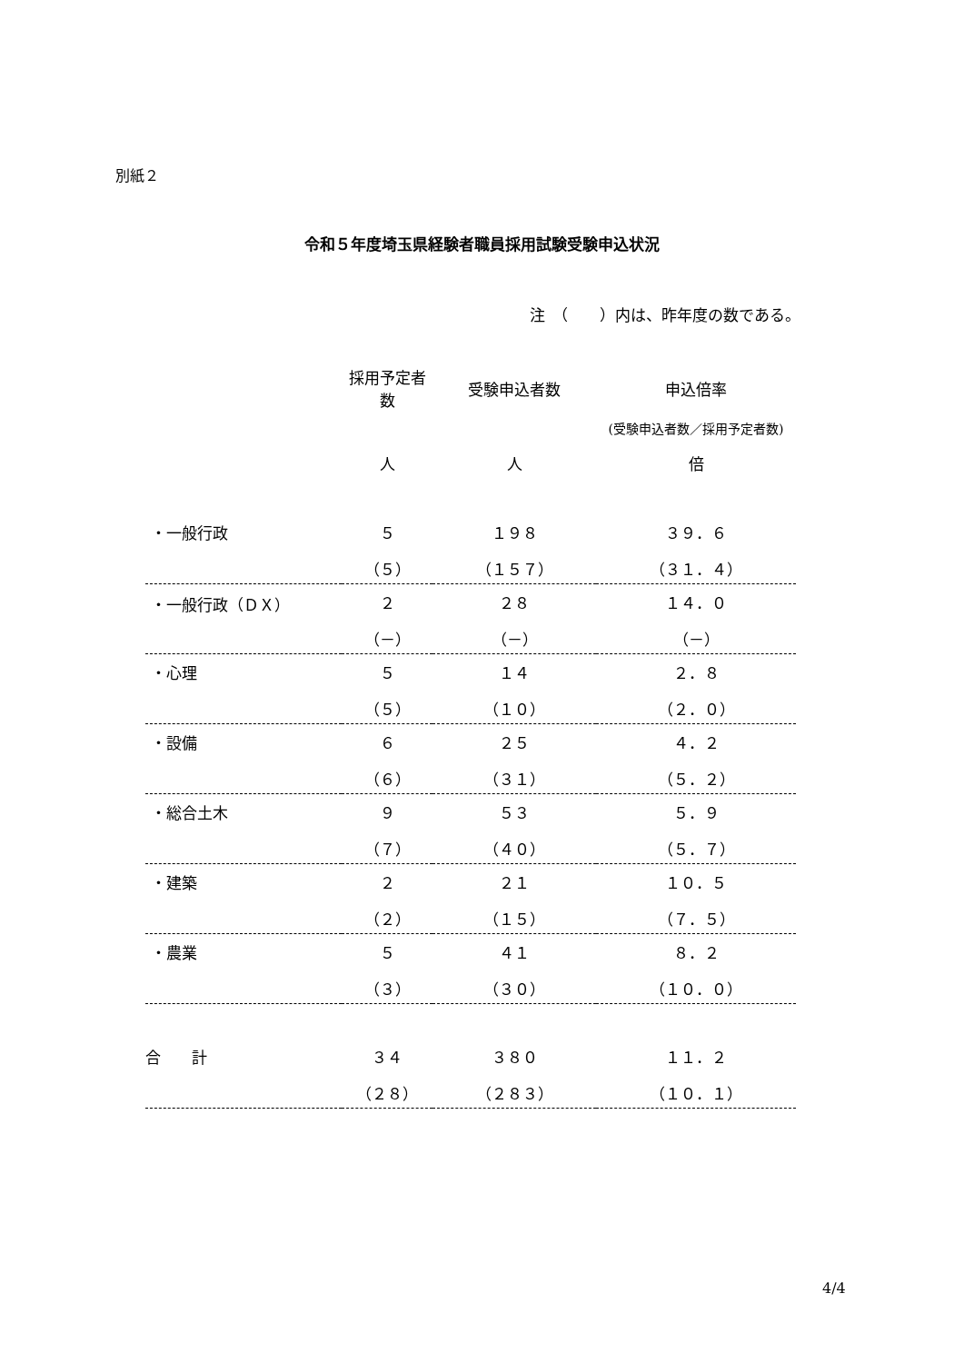別紙２
令和５年度埼玉県経験者職員採用試験受験申込状況
注　（　　）内は、昨年度の数である。
| | 採用予定者数 | 受験申込者数 | 申込倍率 |
| --- | --- | --- | --- |
| | | | (受験申込者数／採用予定者数) |
| | 人 | 人 | 倍 |
| ・一般行政 | ５ | １９８ | ３９．６ |
| | （５） | （１５７） | （３１．４） |
| ・一般行政（ＤＸ） | ２ | ２８ | １４．０ |
| | （－） | （－） | （－） |
| ・心理 | ５ | １４ | ２．８ |
| | （５） | （１０） | （２．０） |
| ・設備 | ６ | ２５ | ４．２ |
| | （６） | （３１） | （５．２） |
| ・総合土木 | ９ | ５３ | ５．９ |
| | （７） | （４０） | （５．７） |
| ・建築 | ２ | ２１ | １０．５ |
| | （２） | （１５） | （７．５） |
| ・農業 | ５ | ４１ | ８．２ |
| | （３） | （３０） | （１０．０） |
| 合 計 | ３４ | ３８０ | １１．２ |
| | （２８） | （２８３） | （１０．１） |
4/4